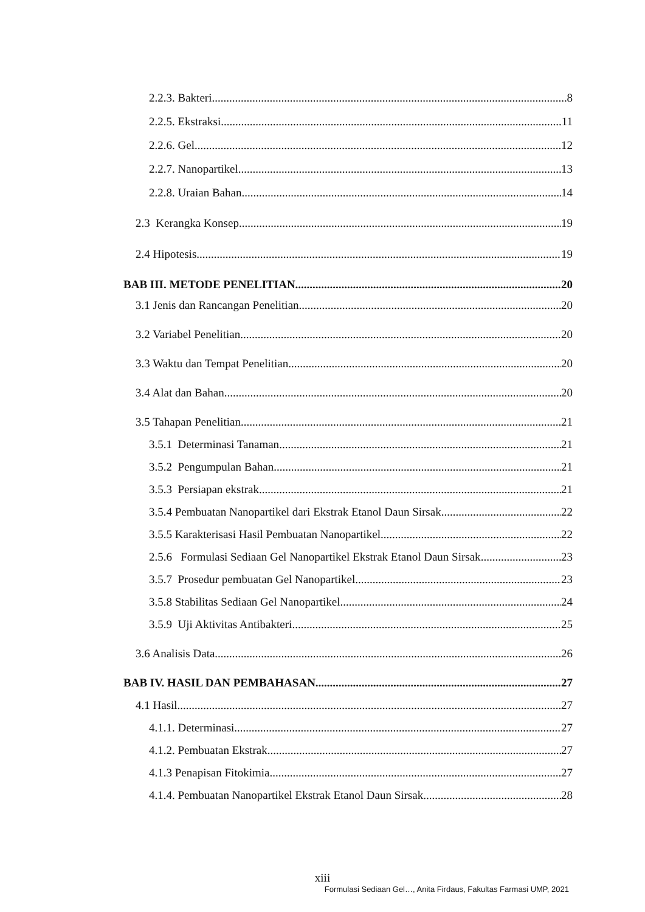2.2.3. Bakteri 8
2.2.5. Ekstraksi 11
2.2.6. Gel 12
2.2.7. Nanopartikel 13
2.2.8. Uraian Bahan 14
2.3 Kerangka Konsep 19
2.4 Hipotesis 19
BAB III. METODE PENELITIAN 20
3.1 Jenis dan Rancangan Penelitian 20
3.2 Variabel Penelitian 20
3.3 Waktu dan Tempat Penelitian 20
3.4 Alat dan Bahan 20
3.5 Tahapan Penelitian 21
3.5.1 Determinasi Tanaman 21
3.5.2 Pengumpulan Bahan 21
3.5.3 Persiapan ekstrak 21
3.5.4 Pembuatan Nanopartikel dari Ekstrak Etanol Daun Sirsak 22
3.5.5 Karakterisasi Hasil Pembuatan Nanopartikel 22
2.5.6 Formulasi Sediaan Gel Nanopartikel Ekstrak Etanol Daun Sirsak 23
3.5.7 Prosedur pembuatan Gel Nanopartikel 23
3.5.8 Stabilitas Sediaan Gel Nanopartikel 24
3.5.9 Uji Aktivitas Antibakteri 25
3.6 Analisis Data 26
BAB IV. HASIL DAN PEMBAHASAN 27
4.1 Hasil 27
4.1.1. Determinasi 27
4.1.2. Pembuatan Ekstrak 27
4.1.3 Penapisan Fitokimia 27
4.1.4. Pembuatan Nanopartikel Ekstrak Etanol Daun Sirsak 28
xiii
Formulasi Sediaan Gel…, Anita Firdaus, Fakultas Farmasi UMP, 2021